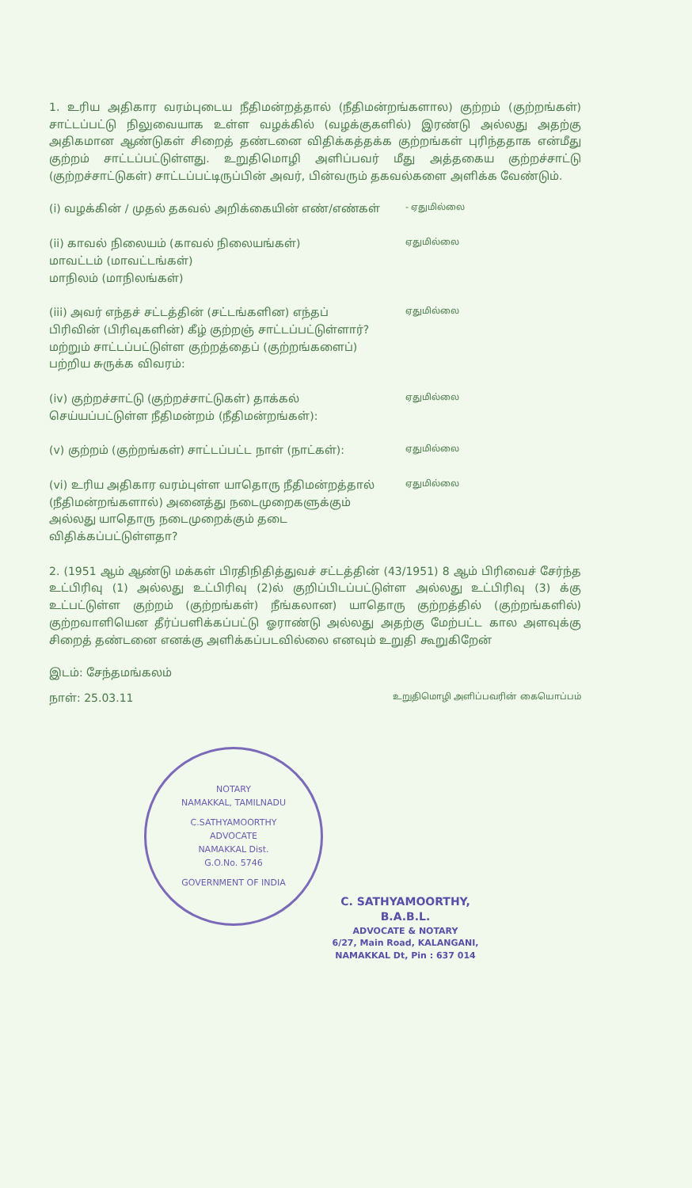1. உரிய அதிகார வரம்புடைய நீதிமன்றத்தால் (நீதிமன்றங்களால) குற்றம் (குற்றங்கள்) சாட்டப்பட்டு நிலுவையாக உள்ள வழக்கில் (வழக்குகளில்) இரண்டு அல்லது அதற்கு அதிகமான ஆண்டுகள் சிறைத் தண்டனை விதிக்கத்தக்க குற்றங்கள் புரிந்ததாக என்மீது குற்றம் சாட்டப்பட்டுள்ளது. உறுதிமொழி அளிப்பவர் மீது அத்தகைய குற்றச்சாட்டு (குற்றச்சாட்டுகள்) சாட்டப்பட்டிருப்பின் அவர், பின்வரும் தகவல்களை அளிக்க வேண்டும்.
(i) வழக்கின் / முதல் தகவல் அறிக்கையின் எண்/எண்கள்
- ஏதுமில்லை
(ii) காவல் நிலையம் (காவல் நிலையங்கள்)
மாவட்டம் (மாவட்டங்கள்)
மாநிலம் (மாநிலங்கள்)
ஏதுமில்லை
(iii) அவர் எந்தச் சட்டத்தின் (சட்டங்களின) எந்தப் பிரிவின் (பிரிவுகளின்) கீழ் குற்றஞ் சாட்டப்பட்டுள்ளார்? மற்றும் சாட்டப்பட்டுள்ள குற்றத்தைப் (குற்றங்களைப்) பற்றிய சுருக்க விவரம்:
ஏதுமில்லை
(iv) குற்றச்சாட்டு (குற்றச்சாட்டுகள்) தாக்கல் செய்யப்பட்டுள்ள நீதிமன்றம் (நீதிமன்றங்கள்):
ஏதுமில்லை
(v) குற்றம் (குற்றங்கள்) சாட்டப்பட்ட நாள் (நாட்கள்):
ஏதுமில்லை
(vi) உரிய அதிகார வரம்புள்ள யாதொரு நீதிமன்றத்தால் (நீதிமன்றங்களால்) அனைத்து நடைமுறைகளுக்கும் அல்லது யாதொரு நடைமுறைக்கும் தடை விதிக்கப்பட்டுள்ளதா?
ஏதுமில்லை
2. (1951 ஆம் ஆண்டு மக்கள் பிரதிநிதித்துவச் சட்டத்தின் (43/1951) 8 ஆம் பிரிவைச் சேர்ந்த உட்பிரிவு (1) அல்லது உட்பிரிவு (2)ல் குறிப்பிடப்பட்டுள்ள அல்லது உட்பிரிவு (3) க்கு உட்பட்டுள்ள குற்றம் (குற்றங்கள்) நீங்கலான) யாதொரு குற்றத்தில் (குற்றங்களில்) குற்றவாளியென தீர்ப்பளிக்கப்பட்டு ஓராண்டு அல்லது அதற்கு மேற்பட்ட கால அளவுக்கு சிறைத் தண்டனை எனக்கு அளிக்கப்படவில்லை எனவும் உறுதி கூறுகிறேன்
இடம்: சேந்தமங்கலம்
நாள்: 25.03.11 உறுதிமொழி அளிப்பவரின் கையொப்பம்
NOTARY
NAMAKKAL, TAMILNADU
C.SATHYAMOORTHY
ADVOCATE
NAMAKKAL Dist.
G.O.No. 5746
GOVERNMENT OF INDIA
C. SATHYAMOORTHY, B.A.B.L.
ADVOCATE & NOTARY
6/27, Main Road, KALANGANI,
NAMAKKAL Dt, Pin : 637 014